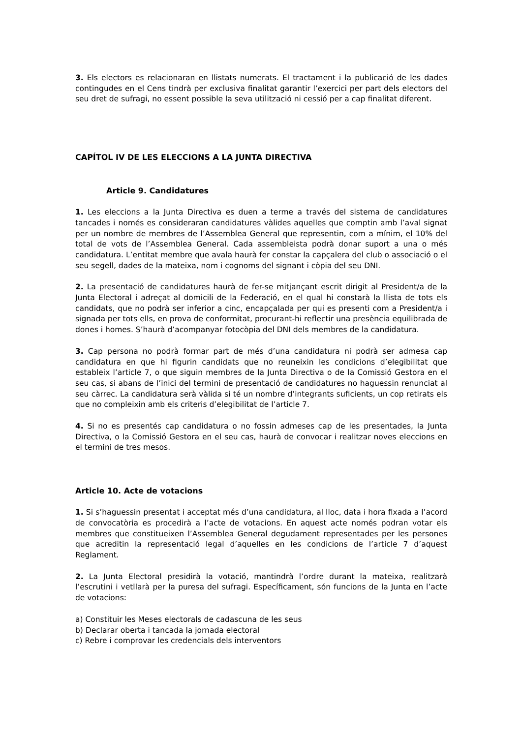3. Els electors es relacionaran en llistats numerats. El tractament i la publicació de les dades contingudes en el Cens tindrà per exclusiva finalitat garantir l’exercici per part dels electors del seu dret de sufragi, no essent possible la seva utilització ni cessió per a cap finalitat diferent.
CAPÍTOL IV DE LES ELECCIONS A LA JUNTA DIRECTIVA
Article 9. Candidatures
1. Les eleccions a la Junta Directiva es duen a terme a través del sistema de candidatures tancades i només es consideraran candidatures vàlides aquelles que comptin amb l’aval signat per un nombre de membres de l’Assemblea General que representin, com a mínim, el 10% del total de vots de l’Assemblea General. Cada assembleista podrà donar suport a una o més candidatura. L’entitat membre que avala haurà fer constar la capçalera del club o associació o el seu segell, dades de la mateixa, nom i cognoms del signant i còpia del seu DNI.
2. La presentació de candidatures haurà de fer-se mitjançant escrit dirigit al President/a de la Junta Electoral i adreçat al domicili de la Federació, en el qual hi constarà la llista de tots els candidats, que no podrà ser inferior a cinc, encapçalada per qui es presenti com a President/a i signada per tots ells, en prova de conformitat, procurant-hi reflectir una presència equilibrada de dones i homes. S’haurà d’acompanyar fotocòpia del DNI dels membres de la candidatura.
3. Cap persona no podrà formar part de més d’una candidatura ni podrà ser admesa cap candidatura en que hi figurin candidats que no reuneixin les condicions d’elegibilitat que estableix l’article 7, o que siguin membres de la Junta Directiva o de la Comissió Gestora en el seu cas, si abans de l’inici del termini de presentació de candidatures no haguessin renunciat al seu càrrec. La candidatura serà vàlida si té un nombre d’integrants suficients, un cop retirats els que no compleixin amb els criteris d’elegibilitat de l’article 7.
4. Si no es presentés cap candidatura o no fossin admeses cap de les presentades, la Junta Directiva, o la Comissió Gestora en el seu cas, haurà de convocar i realitzar noves eleccions en el termini de tres mesos.
Article 10. Acte de votacions
1. Si s’haguessin presentat i acceptat més d’una candidatura, al lloc, data i hora fixada a l’acord de convocatòria es procedirà a l’acte de votacions. En aquest acte només podran votar els membres que constitueixen l’Assemblea General degudament representades per les persones que acreditin la representació legal d’aquelles en les condicions de l’article 7 d’aquest Reglament.
2. La Junta Electoral presidirà la votació, mantindrà l’ordre durant la mateixa, realitzarà l’escrutini i vetllarà per la puresa del sufragi. Específicament, són funcions de la Junta en l’acte de votacions:
a) Constituir les Meses electorals de cadascuna de les seus
b) Declarar oberta i tancada la jornada electoral
c) Rebre i comprovar les credencials dels interventors